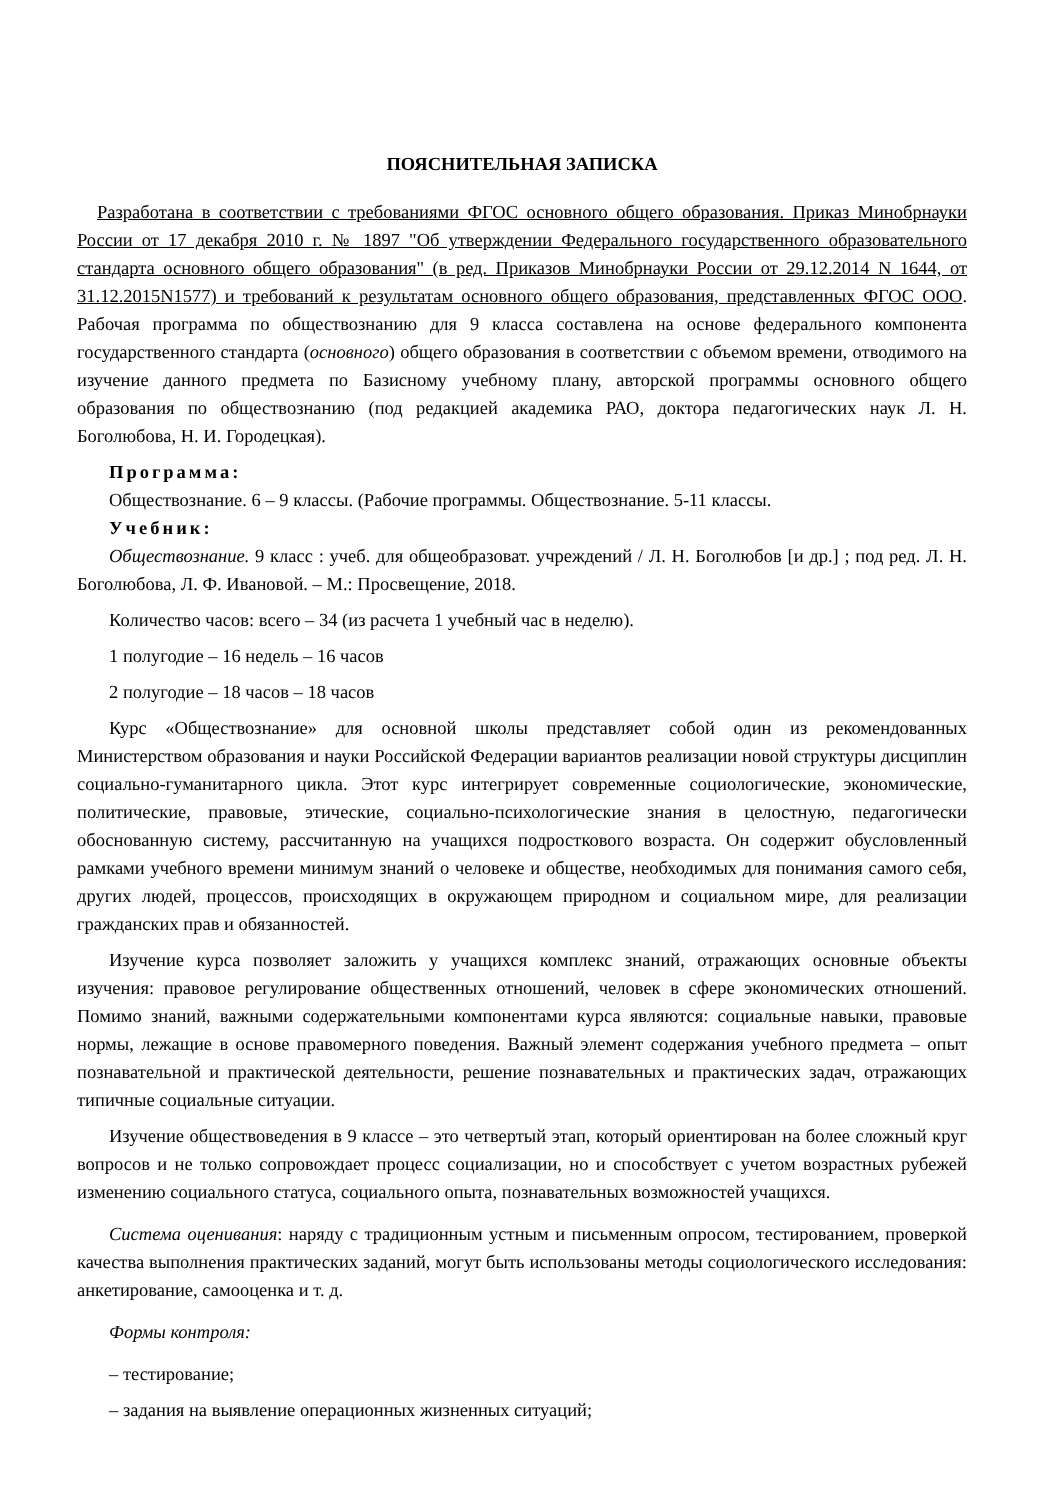ПОЯСНИТЕЛЬНАЯ ЗАПИСКА
Разработана в соответствии с требованиями ФГОС основного общего образования. Приказ Минобрнауки России от 17 декабря 2010 г. № 1897 "Об утверждении Федерального государственного образовательного стандарта основного общего образования" (в ред. Приказов Минобрнауки России от 29.12.2014 N 1644, от 31.12.2015N1577) и требований к результатам основного общего образования, представленных ФГОС ООО. Рабочая программа по обществознанию для 9 класса составлена на основе федерального компонента государственного стандарта (основного) общего образования в соответствии с объемом времени, отводимого на изучение данного предмета по Базисному учебному плану, авторской программы основного общего образования по обществознанию (под редакцией академика РАО, доктора педагогических наук Л. Н. Боголюбова, Н. И. Городецкая).
Программа:
Обществознание. 6 – 9 классы. (Рабочие программы. Обществознание. 5-11 классы.
Учебник:
Обществознание. 9 класс : учеб. для общеобразоват. учреждений / Л. Н. Боголюбов [и др.] ; под ред. Л. Н. Боголюбова, Л. Ф. Ивановой. – М.: Просвещение, 2018.
Количество часов: всего – 34 (из расчета 1 учебный час в неделю).
1 полугодие – 16 недель – 16 часов
2 полугодие – 18 часов – 18 часов
Курс «Обществознание» для основной школы представляет собой один из рекомендованных Министерством образования и науки Российской Федерации вариантов реализации новой структуры дисциплин социально-гуманитарного цикла. Этот курс интегрирует современные социологические, экономические, политические, правовые, этические, социально-психологические знания в целостную, педагогически обоснованную систему, рассчитанную на учащихся подросткового возраста. Он содержит обусловленный рамками учебного времени минимум знаний о человеке и обществе, необходимых для понимания самого себя, других людей, процессов, происходящих в окружающем природном и социальном мире, для реализации гражданских прав и обязанностей.
Изучение курса позволяет заложить у учащихся комплекс знаний, отражающих основные объекты изучения: правовое регулирование общественных отношений, человек в сфере экономических отношений. Помимо знаний, важными содержательными компонентами курса являются: социальные навыки, правовые нормы, лежащие в основе правомерного поведения. Важный элемент содержания учебного предмета – опыт познавательной и практической деятельности, решение познавательных и практических задач, отражающих типичные социальные ситуации.
Изучение обществоведения в 9 классе – это четвертый этап, который ориентирован на более сложный круг вопросов и не только сопровождает процесс социализации, но и способствует с учетом возрастных рубежей изменению социального статуса, социального опыта, познавательных возможностей учащихся.
Система оценивания: наряду с традиционным устным и письменным опросом, тестированием, проверкой качества выполнения практических заданий, могут быть использованы методы социологического исследования: анкетирование, самооценка и т. д.
Формы контроля:
– тестирование;
– задания на выявление операционных жизненных ситуаций;